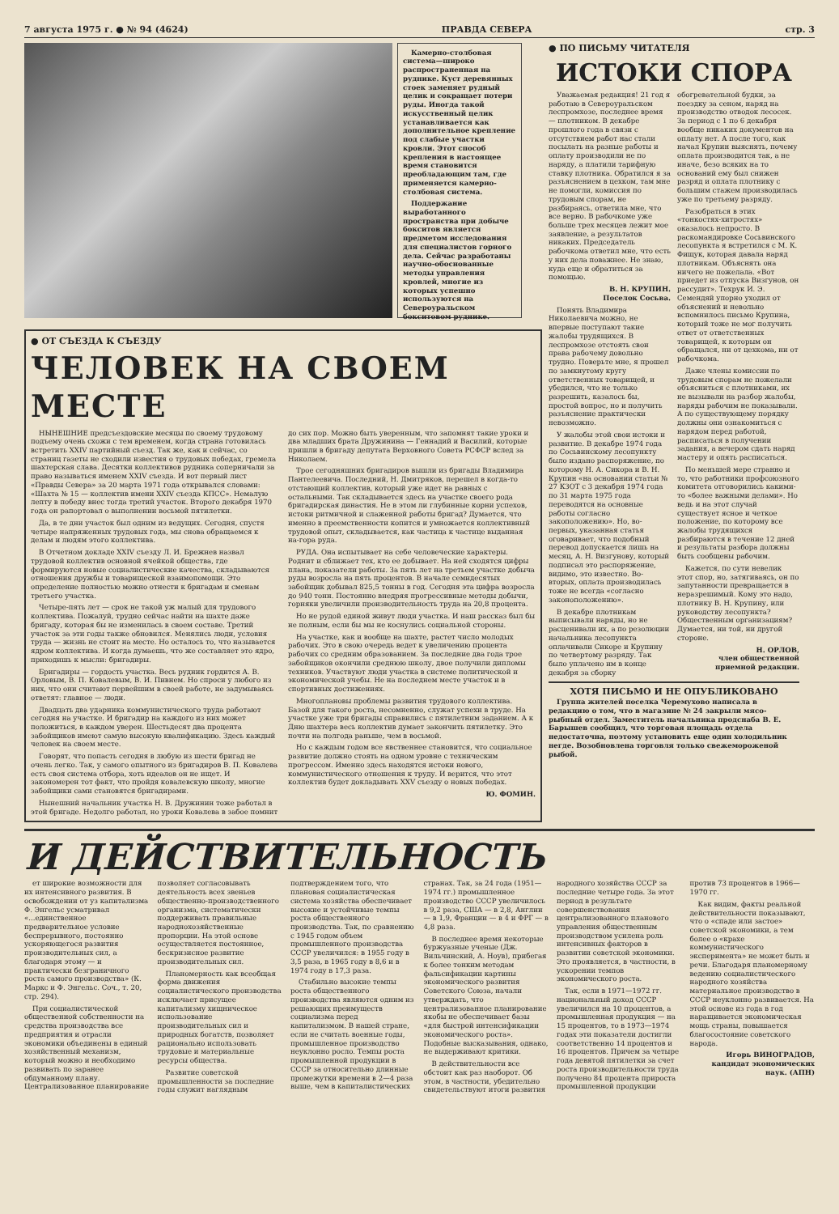7 августа 1975 г. ● № 94 (4624) ПРАВДА СЕВЕРА стр. 3
Камерно-столбовая система—широко распространенная на руднике. Куст деревянных стоек заменяет рудный целик и сокращает потери руды. Иногда такой искусственный целик устанавливается как дополнительное крепление под слабые участки кровли. Этот способ крепления в настоящее время становится преобладающим там, где применяется камерно-столбовая система.
Поддержание выработанного пространства при добыче бокситов является предметом исследования для специалистов горного дела. Сейчас разработаны научно-обоснованные методы управления кровлей, многие из которых успешно используются на Североуральском бокситовом руднике.
● ОТ СЪЕЗДА К СЪЕЗДУ
ЧЕЛОВЕК НА СВОЕМ МЕСТЕ
НЫНЕШНИЕ предсъездовские месяцы по своему трудовому подъему очень схожи с тем временем, когда страна готовилась встретить XXIV партийный съезд. Так же, как и сейчас, со страниц газеты не сходили известия о трудовых победах, гремела шахтерская слава. Десятки коллективов рудника соперничали за право называться именем XXIV съезда. И вот первый лист «Правды Севера» за 20 марта 1971 года открывался словами: «Шахта № 15 — коллектив имени XXIV съезда КПСС». Немалую лепту в победу внес тогда третий участок. Второго декабря 1970 года он рапортовал о выполнении восьмой пятилетки.
Да, в те дни участок был одним из ведущих. Сегодня, спустя четыре напряженных трудовых года, мы снова обращаемся к делам и людям этого коллектива.
В Отчетном докладе XXIV съезду Л. И. Брежнев назвал трудовой коллектив основной ячейкой общества, где формируются новые социалистические качества, складываются отношения дружбы и товарищеской взаимопомощи. Это определение полностью можно отнести к бригадам и сменам третьего участка.
Четыре-пять лет — срок не такой уж малый для трудового коллектива. Пожалуй, трудно сейчас найти на шахте даже бригаду, которая бы не изменилась в своем составе. Третий участок за эти годы также обновился. Менялись люди, условия труда — жизнь не стоит на месте. Но осталось то, что называется ядром коллектива. И когда думаешь, что же составляет это ядро, приходишь к мысли: бригадиры.
Бригадиры — гордость участка. Весь рудник гордится А. В. Орловым, В. П. Ковалевым, В. И. Пивнем. Но спроси у любого из них, что они считают первейшим в своей работе, не задумываясь ответят: главное — люди.
Двадцать два ударника коммунистического труда работают сегодня на участке. И бригадир на каждого из них может положиться, в каждом уверен. Шестьдесят два процента забойщиков имеют самую высокую квалификацию. Здесь каждый человек на своем месте.
Говорят, что попасть сегодня в любую из шести бригад не очень легко. Так, у самого опытного из бригадиров В. П. Ковалева есть своя система отбора, хоть идеалов он не ищет. И закономерен тот факт, что пройдя ковалевскую школу, многие забойщики сами становятся бригадирами.
Нынешний начальник участка Н. В. Дружинин тоже работал в этой бригаде. Недолго работал, но уроки Ковалева в забое помнит до сих пор. Можно быть уверенным, что запомнят такие уроки и два младших брата Дружинина — Геннадий и Василий, которые пришли в бригаду депутата Верховного Совета РСФСР вслед за Николаем.
Трое сегодняшних бригадиров вышли из бригады Владимира Пантелеевича. Последний, Н. Дмитряков, перешел в когда-то отстающий коллектив, который уже идет на равных с остальными. Так складывается здесь на участке своего рода бригадирская династия. Не в этом ли глубинные корни успехов, истоки ритмичной и слаженной работы бригад? Думается, что именно в преемственности копится и умножается коллективный трудовой опыт, складывается, как частица к частице выданная на-гора руда.
РУДА. Она испытывает на себе человеческие характеры. Роднит и сближает тех, кто ее добывает. На ней сходятся цифры плана, показатели работы. За пять лет на третьем участке добыча руды возросла на пять процентов. В начале семидесятых забойщик добывал 825,5 тонны в год. Сегодня эта цифра возросла до 940 тонн. Постоянно внедряя прогрессивные методы добычи, горняки увеличили производительность труда на 20,8 процента.
Но не рудой единой живут люди участка. И наш рассказ был бы не полным, если бы мы не коснулись социальной стороны.
На участке, как и вообще на шахте, растет число молодых рабочих. Это в свою очередь ведет к увеличению процента рабочих со средним образованием. За последние два года трое забойщиков окончили среднюю школу, двое получили дипломы техников. Участвуют люди участка в системе политической и экономической учебы. Не на последнем месте участок и в спортивных достижениях.
Многоплановы проблемы развития трудового коллектива. Базой для такого роста, несомненно, служат успехи в труде. На участке уже три бригады справились с пятилетним заданием. А к Дню шахтера весь коллектив думает закончить пятилетку. Это почти на полгода раньше, чем в восьмой.
Но с каждым годом все явственнее становится, что социальное развитие должно стоять на одном уровне с техническим прогрессом. Именно здесь находятся истоки нового, коммунистического отношения к труду. И верится, что этот коллектив будет докладывать XXV съезду о новых победах.
Ю. ФОМИН.
● ПО ПИСЬМУ ЧИТАТЕЛЯ
ИСТОКИ СПОРА
Уважаемая редакция! 21 год я работаю в Североуральском леспромхозе, последнее время — плотником. В декабре прошлого года в связи с отсутствием работ нас стали посылать на разные работы и оплату производили не по наряду, а платили тарифную ставку плотника. Обратился я за разъяснением в цехком, там мне не помогли, комиссия по трудовым спорам, не разбираясь, ответила мне, что все верно. В рабочкоме уже больше трех месяцев лежит мое заявление, а результатов никаких. Председатель рабочкома ответил мне, что есть у них дела поважнее. Не знаю, куда еще и обратиться за помощью.
В. Н. КРУПИН.
Поселок Сосьва.
Понять Владимира Николаевича можно, не впервые поступают такие жалобы трудящихся. В леспромхозе отстоять свои права рабочему довольно трудно. Поверьте мне, я прошел по замкнутому кругу ответственных товарищей, и убедился, что не только разрешить, казалось бы, простой вопрос, но и получить разъяснение практически невозможно.
У жалобы этой свои истоки и развитие. В декабре 1974 года по Сосьвинскому лесопункту было издано распоряжение, по которому Н. А. Сикора и В. Н. Крупин «на основании статьи № 27 КЗОТ с 3 декабря 1974 года по 31 марта 1975 года переводятся на основные работы согласно закоположению». Но, во-первых, указанная статья оговаривает, что подобный перевод допускается лишь на месяц, А. Н. Визгунову, который подписал это распоряжение, видимо, это известно. Во-вторых, оплата производилась тоже не всегда «согласно законоположению».
В декабре плотникам выписывали наряды, но не расценивали их, а по резолюции начальника лесопункта оплачивали Сикоре и Крупину по четвертому разряду. Так было уплачено им в конце декабря за сборку обогревательной будки, за поездку за сеном, наряд на производство отводок лесосек. За период с 1 по 6 декабря вообще никаких документов на оплату нет. А после того, как начал Крупин выяснять, почему оплата производится так, а не иначе, безо всяких на то оснований ему был снижен разряд и оплата плотнику с большим стажем производилась уже по третьему разряду.
Разобраться в этих «тонкостях-хитростях» оказалось непросто. В раскомандировке Сосьвинского лесопункта я встретился с М. К. Фищук, которая давала наряд плотникам. Объяснять она ничего не пожелала. «Вот приедет из отпуска Визгунов, он рассудит». Техрук И. Э. Семендяй упорно уходил от объяснений и невольно вспомнилось письмо Крупина, который тоже не мог получить ответ от ответственных товарищей, к которым он обращался, ни от цехкома, ни от рабочкома.
Даже члены комиссии по трудовым спорам не пожелали объясниться с плотниками, их не вызывали на разбор жалобы, наряды рабочим не показывали. А по существующему порядку должны они ознакомиться с нарядом перед работой, расписаться в получении задания, а вечером сдать наряд мастеру и опять расписаться.
По меньшей мере странно и то, что работники профсоюзного комитета отговорились какими-то «более важными делами». Но ведь и на этот случай существует ясное и четкое положение, по которому все жалобы трудящихся разбираются в течение 12 дней и результаты разбора должны быть сообщены рабочим.
Кажется, по сути невелик этот спор, но, затягиваясь, он по запутанности превращается в неразрешимый. Кому это надо, плотнику В. Н. Крупину, или руководству лесопункта? Общественным организациям? Думается, ни той, ни другой стороне.
Н. ОРЛОВ,
член общественной приемной редакции.
ХОТЯ ПИСЬМО И НЕ ОПУБЛИКОВАНО
Группа жителей поселка Черемухово написала в редакцию о том, что в магазине № 24 закрыли мясо-рыбный отдел. Заместитель начальника продснаба В. Е. Барышев сообщил, что торговая площадь отдела недостаточна, поэтому установить еще один холодильник негде. Возобновлена торговля только свежемороженой рыбой.
И ДЕЙСТВИТЕЛЬНОСТЬ
ет широкие возможности для их интенсивного развития. В освобождении от уз капитализма Ф. Энгельс усматривал «...единственное предварительное условие беспрерывного, постоянно ускоряющегося развития производительных сил, а благодаря этому — и практически безграничного роста самого производства» (К. Маркс и Ф. Энгельс. Соч., т. 20, стр. 294).
При социалистической общественной собственности на средства производства все предприятия и отрасли экономики объединены в единый хозяйственный механизм, который можно и необходимо развивать по заранее обдуманному плану. Централизованное планирование позволяет согласовывать деятельность всех звеньев общественно-производственного организма, систематически поддерживать правильные народнохозяйственные пропорции. На этой основе осуществляется постоянное, бескризисное развитие производительных сил.
Планомерность как всеобщая форма движения социалистического производства исключает присущее капитализму хищническое использование производительных сил и природных богатств, позволяет рационально использовать трудовые и материальные ресурсы общества.
Развитие советской промышленности за последние годы служит наглядным подтверждением того, что плановая социалистическая система хозяйства обеспечивает высокие и устойчивые темпы роста общественного производства. Так, по сравнению с 1945 годом объем промышленного производства СССР увеличился: в 1955 году в 3,5 раза, в 1965 году в 8,6 и в 1974 году в 17,3 раза.
Стабильно высокие темпы роста общественного производства являются одним из решающих преимуществ социализма перед капитализмом. В нашей стране, если не считать военные годы, промышленное производство неуклонно росло. Темпы роста промышленной продукции в СССР за относительно длинные промежутки времени в 2—4 раза выше, чем в капиталистических странах. Так, за 24 года (1951—1974 гг.) промышленное производство СССР увеличилось в 9,2 раза, США — в 2,8, Англии — в 1,9, Франции — в 4 и ФРГ — в 4,8 раза.
В последнее время некоторые буржуазные ученые (Дж. Вильчинский, А. Ноув), прибегая к более тонким методам фальсификации картины экономического развития Советского Союза, начали утверждать, что централизованное планирование якобы не обеспечивает базы «для быстрой интенсификации экономического роста». Подобные высказывания, однако, не выдерживают критики.
В действительности все обстоит как раз наоборот. Об этом, в частности, убедительно свидетельствуют итоги развития народного хозяйства СССР за последние четыре года. За этот период в результате совершенствования централизованного планового управления общественным производством усилена роль интенсивных факторов в развитии советской экономики. Это проявляется, в частности, в ускорении темпов экономического роста.
Так, если в 1971—1972 гг. национальный доход СССР увеличился на 10 процентов, а промышленная продукция — на 15 процентов, то в 1973—1974 годах эти показатели достигли соответственно 14 процентов и 16 процентов. Причем за четыре года девятой пятилетки за счет роста производительности труда получено 84 процента прироста промышленной продукции против 73 процентов в 1966—1970 гг.
Как видим, факты реальной действительности показывают, что о «спаде или застое» советской экономики, а тем более о «крахе коммунистического эксперимента» не может быть и речи. Благодаря планомерному ведению социалистического народного хозяйства материальное производство в СССР неуклонно развивается. На этой основе из года в год наращивается экономическая мощь страны, повышается благосостояние советского народа.
Игорь ВИНОГРАДОВ,
кандидат экономических наук. (АПН)